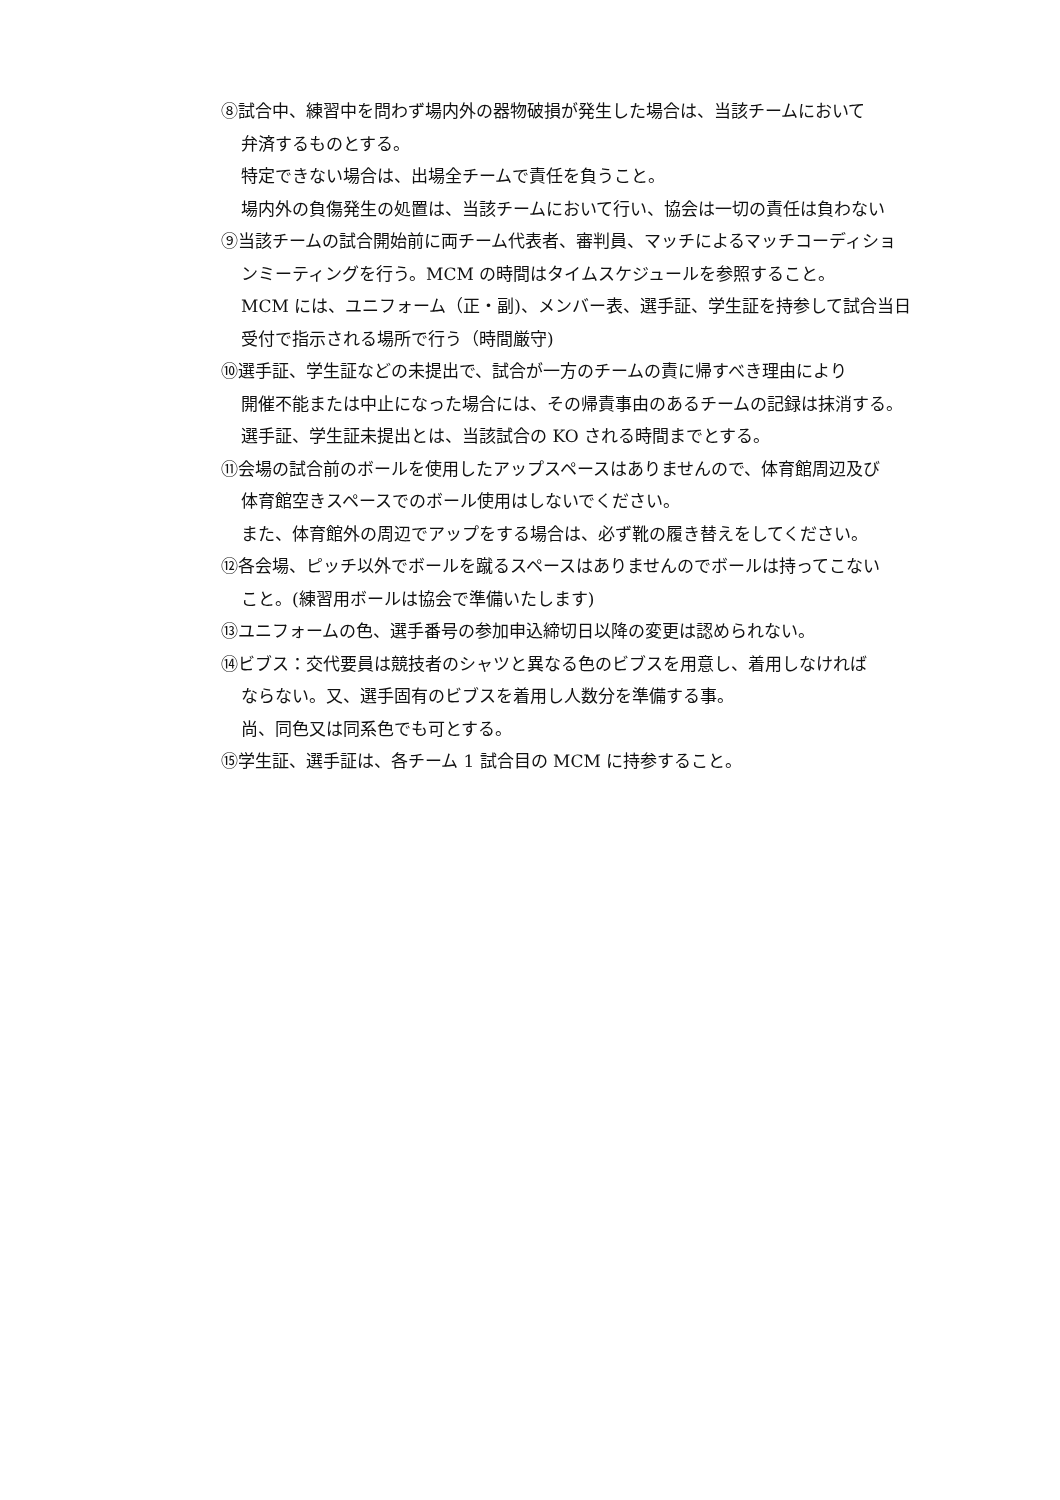⑧試合中、練習中を問わず場内外の器物破損が発生した場合は、当該チームにおいて
弁済するものとする。
特定できない場合は、出場全チームで責任を負うこと。
場内外の負傷発生の処置は、当該チームにおいて行い、協会は一切の責任は負わない
⑨当該チームの試合開始前に両チーム代表者、審判員、マッチによるマッチコーディショ
ンミーティングを行う。MCM の時間はタイムスケジュールを参照すること。
MCM には、ユニフォーム（正・副)、メンバー表、選手証、学生証を持参して試合当日
受付で指示される場所で行う（時間厳守)
⑩選手証、学生証などの未提出で、試合が一方のチームの責に帰すべき理由により
開催不能または中止になった場合には、その帰責事由のあるチームの記録は抹消する。
選手証、学生証未提出とは、当該試合の KO される時間までとする。
⑪会場の試合前のボールを使用したアップスペースはありませんので、体育館周辺及び
体育館空きスペースでのボール使用はしないでください。
また、体育館外の周辺でアップをする場合は、必ず靴の履き替えをしてください。
⑫各会場、ピッチ以外でボールを蹴るスペースはありませんのでボールは持ってこない
こと。(練習用ボールは協会で準備いたします)
⑬ユニフォームの色、選手番号の参加申込締切日以降の変更は認められない。
⑭ビブス：交代要員は競技者のシャツと異なる色のビブスを用意し、着用しなければ
ならない。又、選手固有のビブスを着用し人数分を準備する事。
尚、同色又は同系色でも可とする。
⑮学生証、選手証は、各チーム 1 試合目の MCM に持参すること。